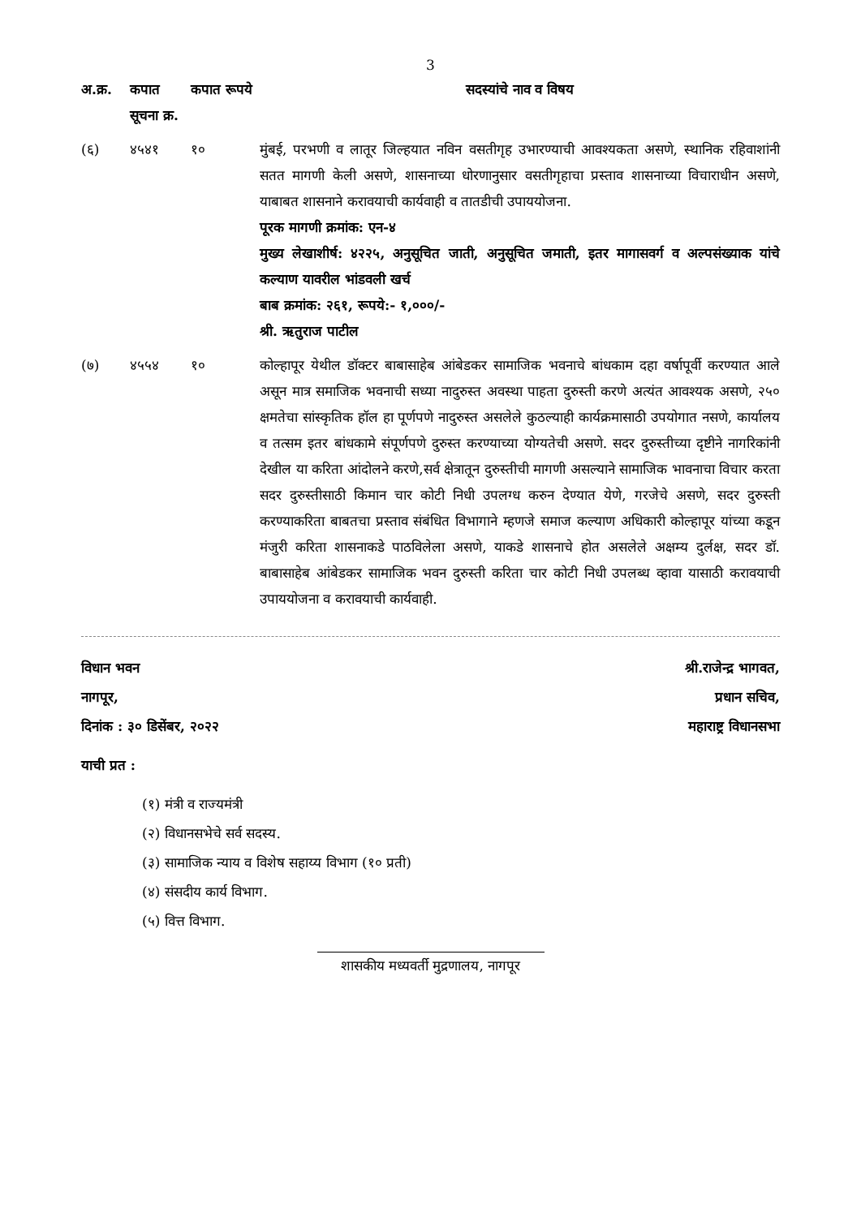3
| अ.क्र. | कपात सूचना क्र. | कपात रूपये | सदस्यांचे नाव व विषय |
| --- | --- | --- | --- |
| (६) | ४५४१ | १० | मुंबई, परभणी व लातूर जिल्हयात नविन वसतीगृह उभारण्याची आवश्यकता असणे, स्थानिक रहिवाशांनी सतत मागणी केली असणे, शासनाच्या धोरणानुसार वसतीगृहाचा प्रस्ताव शासनाच्या विचाराधीन असणे, याबाबत शासनाने करावयाची कार्यवाही व तातडीची उपाययोजना. पूरक मागणी क्रमांक: एन-४ मुख्य लेखाशीर्ष: ४२२५, अनुसूचित जाती, अनुसूचित जमाती, इतर मागासवर्ग व अल्पसंख्याक यांचे कल्याण यावरील भांडवली खर्च बाब क्रमांक: २६१, रूपये:- १,०००/- श्री. ऋतुराज पाटील |
| (७) | ४५५४ | १० | कोल्हापूर येथील डॉक्टर बाबासाहेब आंबेडकर सामाजिक भवनाचे बांधकाम दहा वर्षापूर्वी करण्यात आले असून मात्र समाजिक भवनाची सध्या नादुरुस्त अवस्था पाहता दुरुस्ती करणे अत्यंत आवश्यक असणे, २५० क्षमतेचा सांस्कृतिक हॉल हा पूर्णपणे नादुरुस्त असलेले कुठल्याही कार्यक्रमासाठी उपयोगात नसणे, कार्यालय व तत्सम इतर बांधकामे संपूर्णपणे दुरुस्त करण्याच्या योग्यतेची असणे. सदर दुरुस्तीच्या दृष्टीने नागरिकांनी देखील या करिता आंदोलने करणे,सर्व क्षेत्रातून दुरुस्तीची मागणी असल्याने सामाजिक भावनाचा विचार करता सदर दुरुस्तीसाठी किमान चार कोटी निधी उपलग्ध करुन देण्यात येणे, गरजेचे असणे, सदर दुरुस्ती करण्याकरिता बाबतचा प्रस्ताव संबंधित विभागाने म्हणजे समाज कल्याण अधिकारी कोल्हापूर यांच्या कडून मंजुरी करिता शासनाकडे पाठविलेला असणे, याकडे शासनाचे होत असलेले अक्षम्य दुर्लक्ष, सदर डॉ. बाबासाहेब आंबेडकर सामाजिक भवन दुरुस्ती करिता चार कोटी निधी उपलब्ध व्हावा यासाठी करावयाची उपाययोजना व करावयाची कार्यवाही. |
विधान भवन
नागपूर,
दिनांक : ३० डिसेंबर, २०२२
श्री.राजेन्द्र भागवत,
प्रधान सचिव,
महाराष्ट्र विधानसभा
याची प्रत :
(१) मंत्री व राज्यमंत्री
(२) विधानसभेचे सर्व सदस्य.
(३) सामाजिक न्याय व विशेष सहाय्य विभाग (१० प्रती)
(४) संसदीय कार्य विभाग.
(५) वित्त विभाग.
शासकीय मध्यवर्ती मुद्रणालय, नागपूर